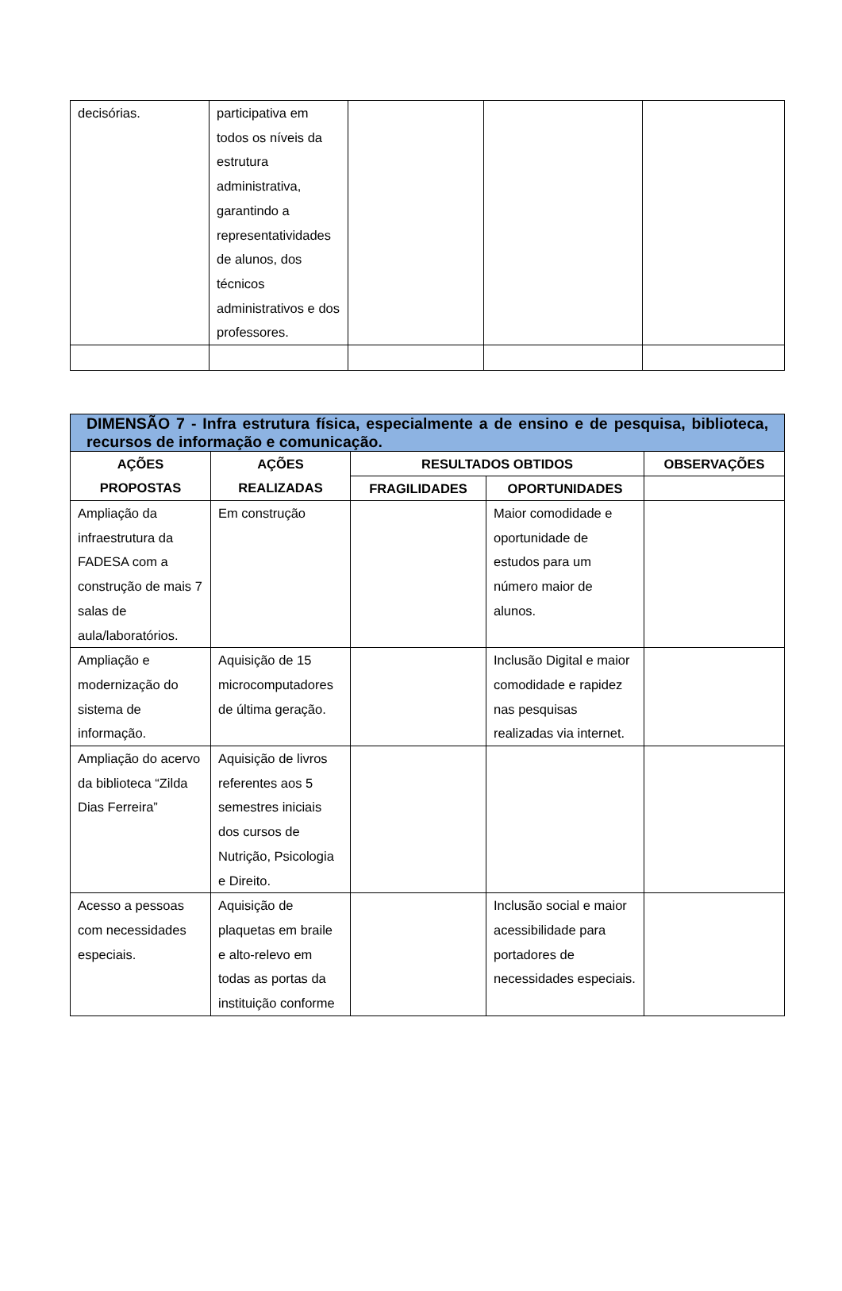| decisórias. | participativa em todos os níveis da estrutura administrativa, garantindo a representatividades de alunos, dos técnicos administrativos e dos professores. | | | |
| DIMENSÃO 7 - Infra estrutura física, especialmente a de ensino e de pesquisa, biblioteca, recursos de informação e comunicação. | | | | |
| AÇÕES PROPOSTAS | AÇÕES REALIZADAS | RESULTADOS OBTIDOS | | OBSERVAÇÕES |
| | | FRAGILIDADES | OPORTUNIDADES | |
| Ampliação da infraestrutura da FADESA com a construção de mais 7 salas de aula/laboratórios. | Em construção | | Maior comodidade e oportunidade de estudos para um número maior de alunos. | |
| Ampliação e modernização do sistema de informação. | Aquisição de 15 microcomputadores de última geração. | | Inclusão Digital e maior comodidade e rapidez nas pesquisas realizadas via internet. | |
| Ampliação do acervo da biblioteca “Zilda Dias Ferreira” | Aquisição de livros referentes aos 5 semestres iniciais dos cursos de Nutrição, Psicologia e Direito. | | | |
| Acesso a pessoas com necessidades especiais. | Aquisição de plaquetas em braile e alto-relevo em todas as portas da instituição conforme | | Inclusão social e maior acessibilidade para portadores de necessidades especiais. | |